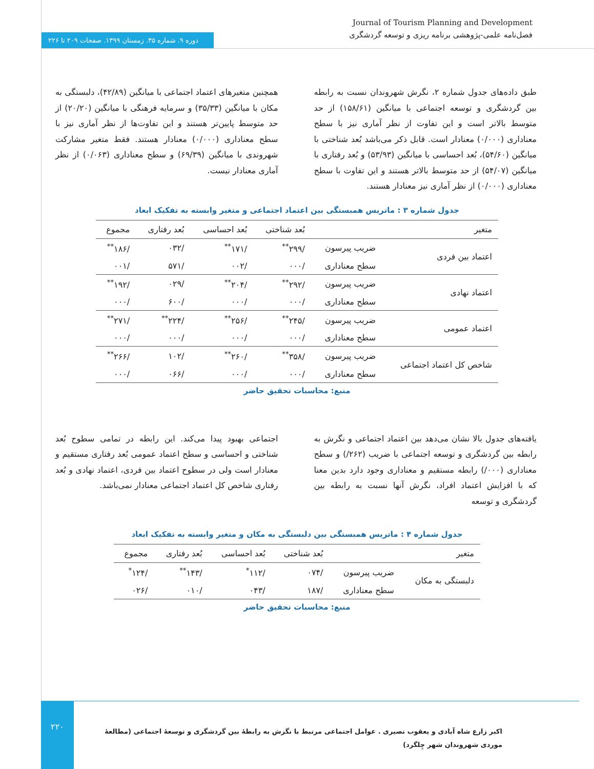دوره ۹. شماره ۳۵. زمستان ۱۳۹۹. صفحات ۲۰۹ تا ۲۲۶
Journal of Tourism Planning and Development
فصل‌نامه علمی-پژوهشی برنامه ریزی و توسعه گردشگری
طبق داده‌های جدول شماره ۲، نگرش شهروندان نسبت به رابطه بین گردشگری و توسعه اجتماعی با میانگین (۱۵۸/۶۱) از حد متوسط بالاتر است و این تفاوت از نظر آماری نیز با سطح معناداری (۰/۰۰۰) معنادار است. قابل ذکر می‌باشد بُعد شناختی با میانگین (۵۴/۶۰)، بُعد احساسی با میانگین (۵۳/۹۳) و بُعد رفتاری با میانگین (۵۴/۰۷) از حد متوسط بالاتر هستند و این تفاوت با سطح معناداری (۰/۰۰۰) از نظر آماری نیز معنادار هستند.
همچنین متغیرهای اعتماد اجتماعی با میانگین (۴۲/۸۹)، دلبستگی به مکان با میانگین (۳۵/۳۳) و سرمایه فرهنگی با میانگین (۲۰/۲۰) از حد متوسط پایین‌تر هستند و این تفاوت‌ها از نظر آماری نیز با سطح معناداری (۰/۰۰۰) معنادار هستند. فقط متغیر مشارکت شهروندی با میانگین (۶۹/۳۹) و سطح معناداری (۰/۰۶۳) از نظر آماری معنادار نیست.
جدول شماره ۳ : ماتریس همبستگی بین اعتماد اجتماعی و متغیر وابسته به تفکیک ابعاد
| متغیر | | بُعد شناختی | بُعد احساسی | بُعد رفتاری | مجموع |
| --- | --- | --- | --- | --- | --- |
| اعتماد بین فردی | ضریب پیرسون | /۲۹۹<sup>**</sup> | /۱۷۱<sup>**</sup> | /۰۳۲ | /۱۸۶<sup>**</sup> |
| | سطح معناداری | /۰۰۰ | /۰۰۲ | /۵۷۱ | /۰۰۱ |
| اعتماد نهادی | ضریب پیرسون | /۲۹۲<sup>**</sup> | /۲۰۴<sup>**</sup> | /۰۲۹ | /۱۹۲<sup>**</sup> |
| | سطح معناداری | /۰۰۰ | /۰۰۰ | /۶۰۰ | /۰۰۰ |
| اعتماد عمومی | ضریب پیرسون | /۲۴۵<sup>**</sup> | /۲۵۶<sup>**</sup> | /۲۲۴<sup>**</sup> | /۲۷۱<sup>**</sup> |
| | سطح معناداری | /۰۰۰ | /۰۰۰ | /۰۰۰ | /۰۰۰ |
| شاخص کل اعتماد اجتماعی | ضریب پیرسون | /۳۵۸<sup>**</sup> | /۲۶۰<sup>**</sup> | /۱۰۲ | /۲۶۶<sup>**</sup> |
| | سطح معناداری | /۰۰۰ | /۰۰۰ | /۰۶۶ | /۰۰۰ |
منبع: محاسبات تحقیق حاضر
یافته‌های جدول بالا نشان می‌دهد بین اعتماد اجتماعی و نگرش به رابطه بین گردشگری و توسعه اجتماعی با ضریب (۲۶۲/) و سطح معناداری (۰۰۰/) رابطه مستقیم و معناداری وجود دارد بدین معنا که با افزایش اعتماد افراد، نگرش آنها نسبت به رابطه بین گردشگری و توسعه
اجتماعی بهبود پیدا می‌کند. این رابطه در تمامی سطوح بُعد شناختی و احساسی و سطح اعتماد عمومی بُعد رفتاری مستقیم و معنادار است ولی در سطوح اعتماد بین فردی، اعتماد نهادی و بُعد رفتاری شاخص کل اعتماد اجتماعی معنادار نمی‌باشد.
جدول شماره ۴ : ماتریس همبستگی بین دلبستگی به مکان و متغیر وابسته به تفکیک ابعاد
| متغیر | | بُعد شناختی | بُعد احساسی | بُعد رفتاری | مجموع |
| --- | --- | --- | --- | --- | --- |
| دلبستگی به مکان | ضریب پیرسون | /۰۷۴ | /۱۱۲<sup>*</sup> | /۱۴۳<sup>**</sup> | /۱۲۴<sup>*</sup> |
| | سطح معناداری | /۱۸۷ | /۰۴۳ | /۰۱۰ | /۰۲۶ |
منبع: محاسبات تحقیق حاضر
۲۲۰
اکبر زارع شاه آبادی و یعقوب نصیری . عوامل اجتماعی مرتبط با نگرش به رابطهٔ بین گردشگری و توسعهٔ اجتماعی (مطالعهٔ موردی شهروندان شهر چِلگرد)